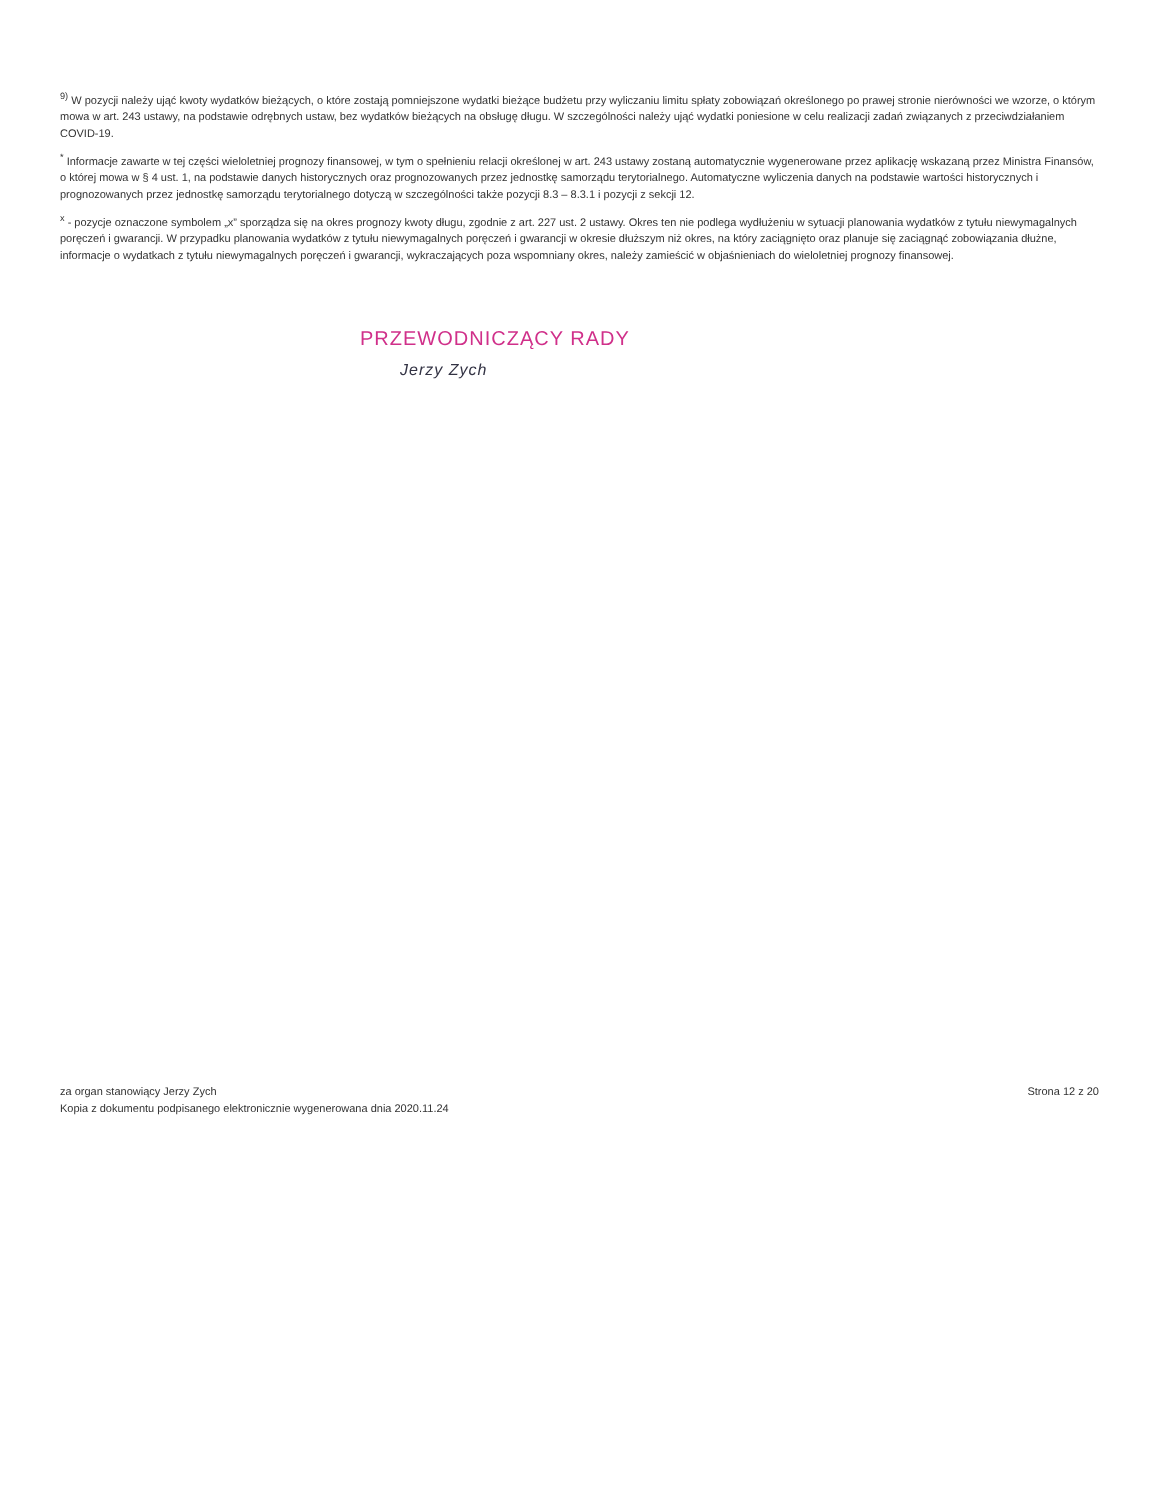<sup>9)</sup> W pozycji należy ująć kwoty wydatków bieżących, o które zostają pomniejszone wydatki bieżące budżetu przy wyliczaniu limitu spłaty zobowiązań określonego po prawej stronie nierówności we wzorze, o którym mowa w art. 243 ustawy, na podstawie odrębnych ustaw, bez wydatków bieżących na obsługę długu. W szczególności należy ująć wydatki poniesione w celu realizacji zadań związanych z przeciwdziałaniem COVID-19.
<sup>*</sup> Informacje zawarte w tej części wieloletniej prognozy finansowej, w tym o spełnieniu relacji określonej w art. 243 ustawy zostaną automatycznie wygenerowane przez aplikację wskazaną przez Ministra Finansów, o której mowa w § 4 ust. 1, na podstawie danych historycznych oraz prognozowanych przez jednostkę samorządu terytorialnego. Automatyczne wyliczenia danych na podstawie wartości historycznych i prognozowanych przez jednostkę samorządu terytorialnego dotyczą w szczególności także pozycji 8.3 – 8.3.1 i pozycji z sekcji 12.
<sup>x</sup> - pozycje oznaczone symbolem „x” sporządza się na okres prognozy kwoty długu, zgodnie z art. 227 ust. 2 ustawy. Okres ten nie podlega wydłużeniu w sytuacji planowania wydatków z tytułu niewymagalnych poręczeń i gwarancji. W przypadku planowania wydatków z tytułu niewymagalnych poręczeń i gwarancji w okresie dłuższym niż okres, na który zaciągnięto oraz planuje się zaciągnąć zobowiązania dłużne, informacje o wydatkach z tytułu niewymagalnych poręczeń i gwarancji, wykraczających poza wspomniany okres, należy zamieścić w objaśnieniach do wieloletniej prognozy finansowej.
PRZEWODNICZĄCY RADY
Jerzy Zych
za organ stanowiący Jerzy Zych
Kopia z dokumentu podpisanego elektronicznie wygenerowana dnia 2020.11.24
Strona 12 z 20